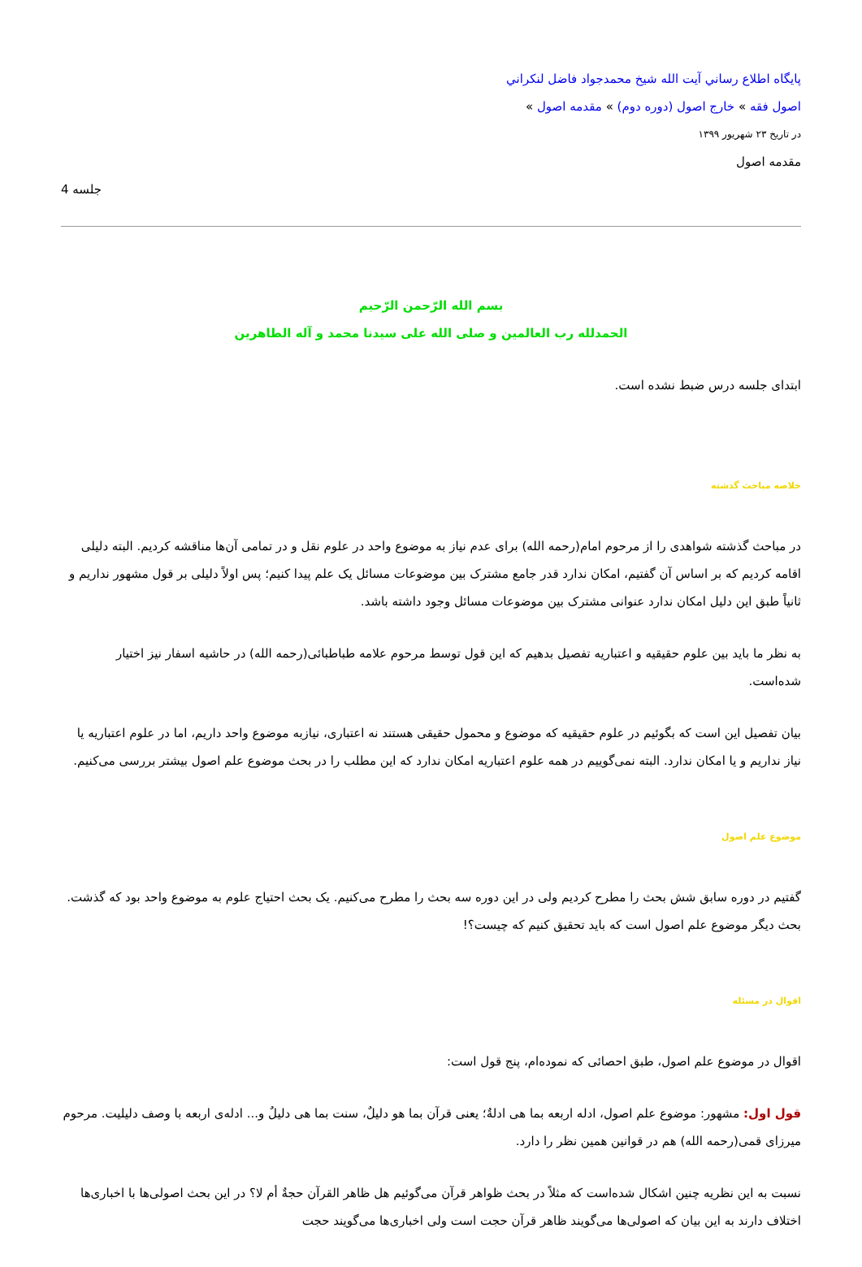پايگاه اطلاع رساني آيت الله شيخ محمدجواد فاضل لنكراني
اصول فقه » خارج اصول (دوره دوم) » مقدمه اصول »
در تاریخ ۲۳ شهریور ۱۳۹۹
مقدمه اصول
جلسه 4
بسم الله الرّحمن الرّحیم
الحمدلله رب العالمین و صلی الله علی سیدنا محمد و آله الطاهرین
ابتدای جلسه درس ضبط نشده است.
خلاصه مباحث گذشته
در مباحث گذشته شواهدی را از مرحوم امام(رحمه الله) برای عدم نیاز به موضوع واحد در علوم نقل و در تمامی آن‌ها مناقشه کردیم. البته دلیلی اقامه کردیم که بر اساس آن گفتیم، امکان ندارد قدر جامع مشترک بین موضوعات مسائل یک علم پیدا کنیم؛ پس اولاً دلیلی بر قول مشهور نداریم و ثانیاً طبق این دلیل امکان ندارد عنوانی مشترک بین موضوعات مسائل وجود داشته باشد.
به نظر ما باید بین علوم حقیقیه و اعتباریه تفصیل بدهیم که این قول توسط مرحوم علامه طباطبائی(رحمه الله) در حاشیه اسفار نیز اختیار شده‌است.
بیان تفصیل این است که بگوئیم در علوم حقیقیه که موضوع و محمول حقیقی هستند نه اعتباری، نیازبه موضوع واحد داریم، اما در علوم اعتباریه یا نیاز نداریم و یا امکان ندارد. البته نمی‌گوییم در همه علوم اعتباریه امکان ندارد که این مطلب را در بحث موضوع علم اصول بیشتر بررسی می‌کنیم.
موضوع علم اصول
گفتیم در دوره سابق شش بحث را مطرح کردیم ولی در این دوره سه بحث را مطرح می‌کنیم. یک بحث احتیاج علوم به موضوع واحد بود که گذشت. بحث دیگر موضوع علم اصول است که باید تحقیق کنیم که چیست؟!
اقوال در مسئله
اقوال در موضوع علم اصول، طبق احصائی که نموده‌ام، پنج قول است:
قول اول: مشهور: موضوع علم اصول، ادله اربعه بما هی ادلةٌ؛ یعنی قرآن بما هو دلیلٌ، سنت بما هی دلیلٌ و... ادله‌ی اربعه با وصف دلیلیت. مرحوم میرزای قمی(رحمه الله) هم در قوانین همین نظر را دارد.
نسبت به این نظریه چنین اشکال شده‌است که مثلاً در بحث ظواهر قرآن می‌گوئیم هل ظاهر القرآن حجةٌ أم لا؟ در این بحث اصولی‌ها با اخباری‌ها اختلاف دارند به این بیان که اصولی‌ها می‌گویند ظاهر قرآن حجت است ولی اخباری‌ها می‌گویند حجت